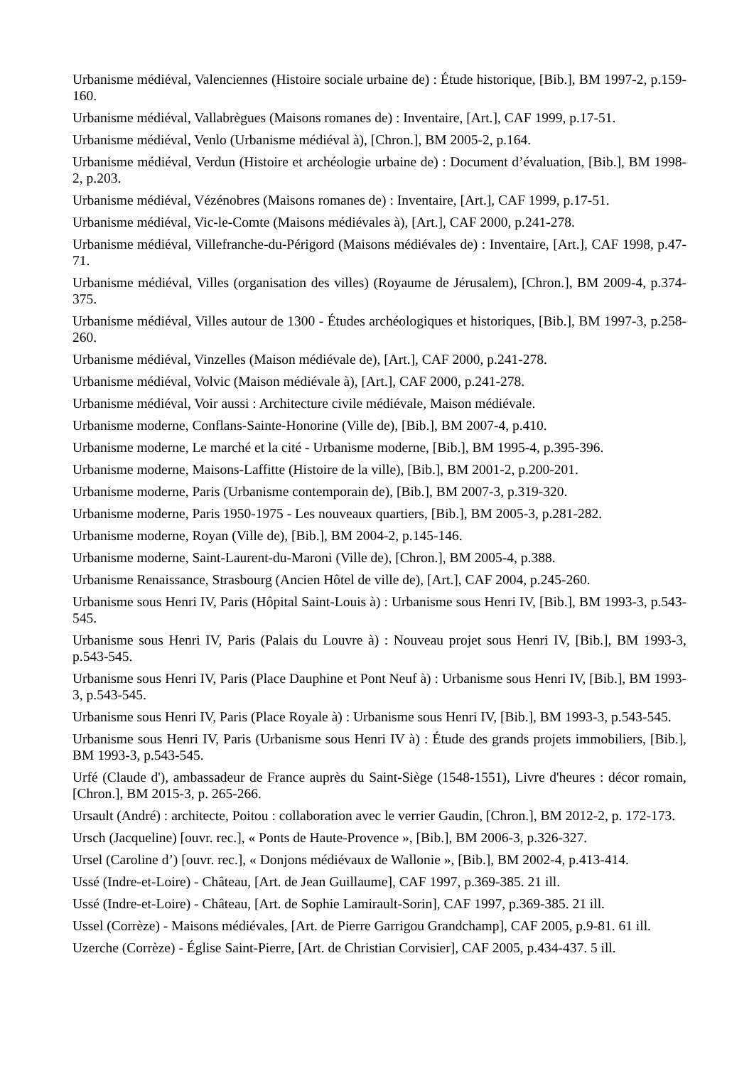Urbanisme médiéval, Valenciennes (Histoire sociale urbaine de) : Étude historique, [Bib.], BM 1997-2, p.159-160.
Urbanisme médiéval, Vallabrègues (Maisons romanes de) : Inventaire, [Art.], CAF 1999, p.17-51.
Urbanisme médiéval, Venlo (Urbanisme médiéval à), [Chron.], BM 2005-2, p.164.
Urbanisme médiéval, Verdun (Histoire et archéologie urbaine de) : Document d’évaluation, [Bib.], BM 1998-2, p.203.
Urbanisme médiéval, Vézénobres (Maisons romanes de) : Inventaire, [Art.], CAF 1999, p.17-51.
Urbanisme médiéval, Vic-le-Comte (Maisons médiévales à), [Art.], CAF 2000, p.241-278.
Urbanisme médiéval, Villefranche-du-Périgord (Maisons médiévales de) : Inventaire, [Art.], CAF 1998, p.47-71.
Urbanisme médiéval, Villes (organisation des villes) (Royaume de Jérusalem), [Chron.], BM 2009-4, p.374-375.
Urbanisme médiéval, Villes autour de 1300 - Études archéologiques et historiques, [Bib.], BM 1997-3, p.258-260.
Urbanisme médiéval, Vinzelles (Maison médiévale de), [Art.], CAF 2000, p.241-278.
Urbanisme médiéval, Volvic (Maison médiévale à), [Art.], CAF 2000, p.241-278.
Urbanisme médiéval, Voir aussi : Architecture civile médiévale, Maison médiévale.
Urbanisme moderne, Conflans-Sainte-Honorine (Ville de), [Bib.], BM 2007-4, p.410.
Urbanisme moderne, Le marché et la cité - Urbanisme moderne, [Bib.], BM 1995-4, p.395-396.
Urbanisme moderne, Maisons-Laffitte (Histoire de la ville), [Bib.], BM 2001-2, p.200-201.
Urbanisme moderne, Paris (Urbanisme contemporain de), [Bib.], BM 2007-3, p.319-320.
Urbanisme moderne, Paris 1950-1975 - Les nouveaux quartiers, [Bib.], BM 2005-3, p.281-282.
Urbanisme moderne, Royan (Ville de), [Bib.], BM 2004-2, p.145-146.
Urbanisme moderne, Saint-Laurent-du-Maroni (Ville de), [Chron.], BM 2005-4, p.388.
Urbanisme Renaissance, Strasbourg (Ancien Hôtel de ville de), [Art.], CAF 2004, p.245-260.
Urbanisme sous Henri IV, Paris (Hôpital Saint-Louis à) : Urbanisme sous Henri IV, [Bib.], BM 1993-3, p.543-545.
Urbanisme sous Henri IV, Paris (Palais du Louvre à) : Nouveau projet sous Henri IV, [Bib.], BM 1993-3, p.543-545.
Urbanisme sous Henri IV, Paris (Place Dauphine et Pont Neuf à) : Urbanisme sous Henri IV, [Bib.], BM 1993-3, p.543-545.
Urbanisme sous Henri IV, Paris (Place Royale à) : Urbanisme sous Henri IV, [Bib.], BM 1993-3, p.543-545.
Urbanisme sous Henri IV, Paris (Urbanisme sous Henri IV à) : Étude des grands projets immobiliers, [Bib.], BM 1993-3, p.543-545.
Urfé (Claude d'), ambassadeur de France auprès du Saint-Siège (1548-1551), Livre d'heures : décor romain, [Chron.], BM 2015-3, p. 265-266.
Ursault (André) : architecte, Poitou : collaboration avec le verrier Gaudin, [Chron.], BM 2012-2, p. 172-173.
Ursch (Jacqueline) [ouvr. rec.], « Ponts de Haute-Provence », [Bib.], BM 2006-3, p.326-327.
Ursel (Caroline d’) [ouvr. rec.], « Donjons médiévaux de Wallonie », [Bib.], BM 2002-4, p.413-414.
Ussé (Indre-et-Loire) - Château, [Art. de Jean Guillaume], CAF 1997, p.369-385. 21 ill.
Ussé (Indre-et-Loire) - Château, [Art. de Sophie Lamirault-Sorin], CAF 1997, p.369-385. 21 ill.
Ussel (Corrèze) - Maisons médiévales, [Art. de Pierre Garrigou Grandchamp], CAF 2005, p.9-81. 61 ill.
Uzerche (Corrèze) - Église Saint-Pierre, [Art. de Christian Corvisier], CAF 2005, p.434-437. 5 ill.